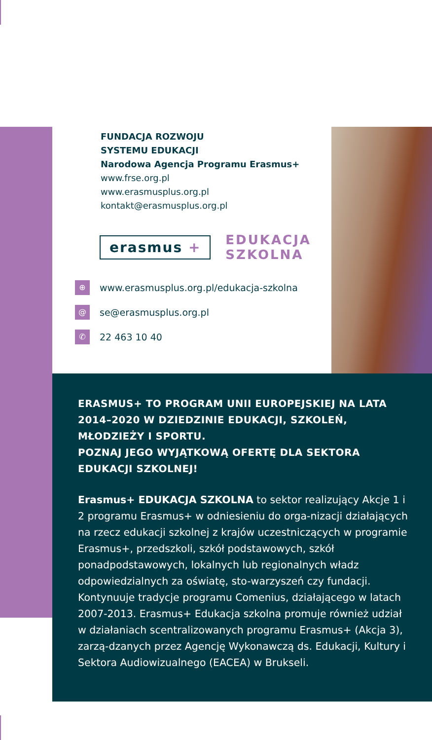FUNDACJA ROZWOJU
SYSTEMU EDUKACJI
Narodowa Agencja Programu Erasmus+
www.frse.org.pl
www.erasmusplus.org.pl
kontakt@erasmusplus.org.pl
erasmus +
EDUKACJA
SZKOLNA
⊕ www.erasmusplus.org.pl/edukacja-szkolna
@ se@erasmusplus.org.pl
✆ 22 463 10 40
ERASMUS+ TO PROGRAM UNII EUROPEJSKIEJ NA LATA 2014–2020 W DZIEDZINIE EDUKACJI, SZKOLEŃ, MŁODZIEŻY I SPORTU.
POZNAJ JEGO WYJĄTKOWĄ OFERTĘ DLA SEKTORA EDUKACJI SZKOLNEJ!
Erasmus+ EDUKACJA SZKOLNA to sektor realizujący Akcje 1 i 2 programu Erasmus+ w odniesieniu do orga-nizacji działających na rzecz edukacji szkolnej z krajów uczestniczących w programie Erasmus+, przedszkoli, szkół podstawowych, szkół ponadpodstawowych, lokalnych lub regionalnych władz odpowiedzialnych za oświatę, sto-warzyszeń czy fundacji. Kontynuuje tradycje programu Comenius, działającego w latach 2007-2013. Erasmus+ Edukacja szkolna promuje również udział w działaniach scentralizowanych programu Erasmus+ (Akcja 3), zarzą-dzanych przez Agencję Wykonawczą ds. Edukacji, Kultury i Sektora Audiowizualnego (EACEA) w Brukseli.